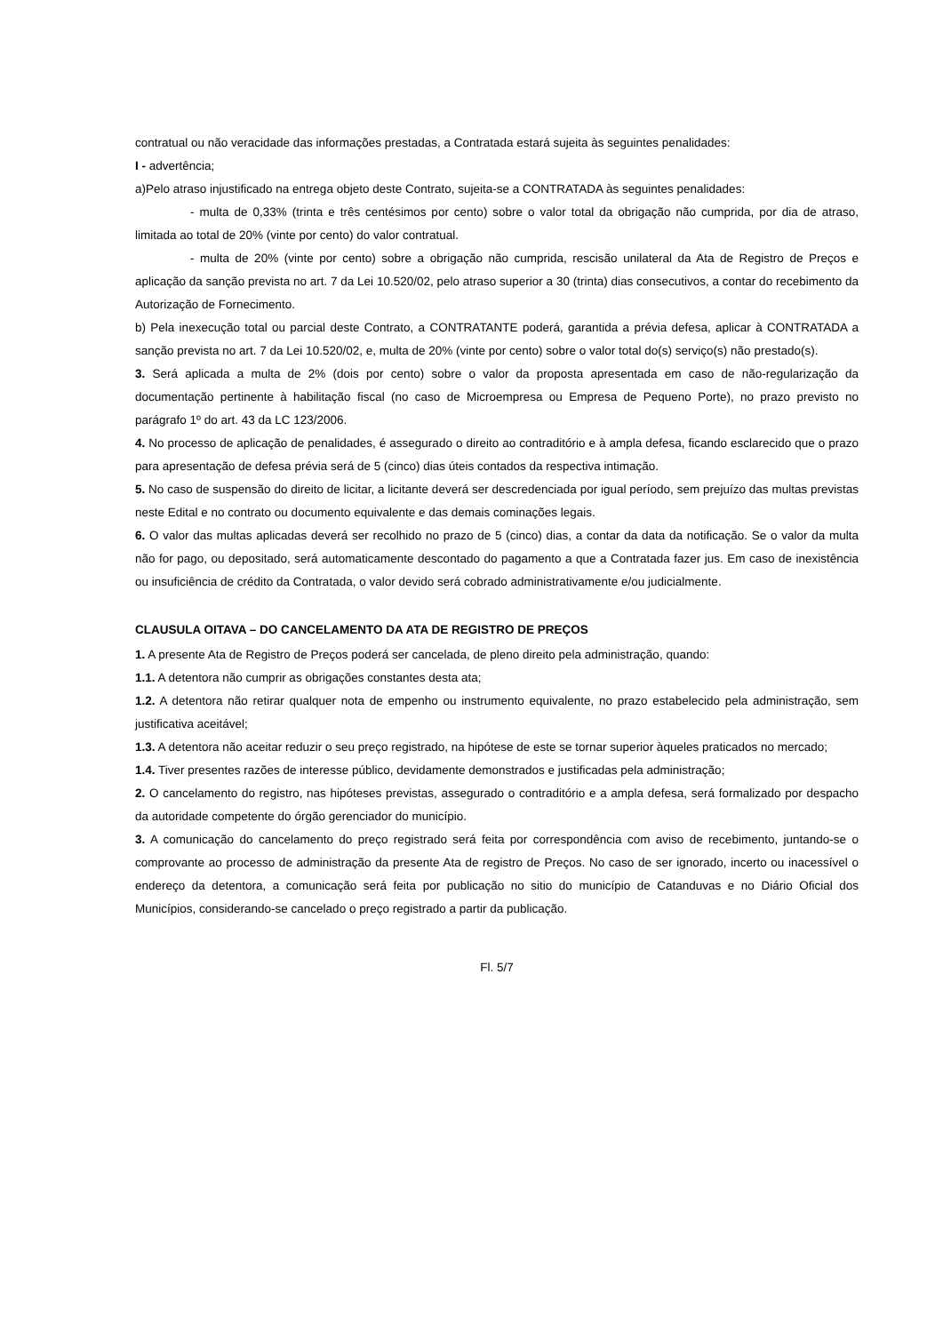contratual ou não veracidade das informações prestadas, a Contratada estará sujeita às seguintes penalidades:
I - advertência;
a)Pelo atraso injustificado na entrega objeto deste Contrato, sujeita-se a CONTRATADA às seguintes penalidades:
- multa de 0,33% (trinta e três centésimos por cento) sobre o valor total da obrigação não cumprida, por dia de atraso, limitada ao total de 20% (vinte por cento) do valor contratual.
- multa de 20% (vinte por cento) sobre a obrigação não cumprida, rescisão unilateral da Ata de Registro de Preços e aplicação da sanção prevista no art. 7 da Lei 10.520/02, pelo atraso superior a 30 (trinta) dias consecutivos, a contar do recebimento da Autorização de Fornecimento.
b) Pela inexecução total ou parcial deste Contrato, a CONTRATANTE poderá, garantida a prévia defesa, aplicar à CONTRATADA a sanção prevista no art. 7 da Lei 10.520/02, e, multa de 20% (vinte por cento) sobre o valor total do(s) serviço(s) não prestado(s).
3. Será aplicada a multa de 2% (dois por cento) sobre o valor da proposta apresentada em caso de não-regularização da documentação pertinente à habilitação fiscal (no caso de Microempresa ou Empresa de Pequeno Porte), no prazo previsto no parágrafo 1º do art. 43 da LC 123/2006.
4. No processo de aplicação de penalidades, é assegurado o direito ao contraditório e à ampla defesa, ficando esclarecido que o prazo para apresentação de defesa prévia será de 5 (cinco) dias úteis contados da respectiva intimação.
5. No caso de suspensão do direito de licitar, a licitante deverá ser descredenciada por igual período, sem prejuízo das multas previstas neste Edital e no contrato ou documento equivalente e das demais cominações legais.
6. O valor das multas aplicadas deverá ser recolhido no prazo de 5 (cinco) dias, a contar da data da notificação. Se o valor da multa não for pago, ou depositado, será automaticamente descontado do pagamento a que a Contratada fazer jus. Em caso de inexistência ou insuficiência de crédito da Contratada, o valor devido será cobrado administrativamente e/ou judicialmente.
CLAUSULA OITAVA – DO CANCELAMENTO DA ATA DE REGISTRO DE PREÇOS
1. A presente Ata de Registro de Preços poderá ser cancelada, de pleno direito pela administração, quando:
1.1. A detentora não cumprir as obrigações constantes desta ata;
1.2. A detentora não retirar qualquer nota de empenho ou instrumento equivalente, no prazo estabelecido pela administração, sem justificativa aceitável;
1.3. A detentora não aceitar reduzir o seu preço registrado, na hipótese de este se tornar superior àqueles praticados no mercado;
1.4. Tiver presentes razões de interesse público, devidamente demonstrados e justificadas pela administração;
2. O cancelamento do registro, nas hipóteses previstas, assegurado o contraditório e a ampla defesa, será formalizado por despacho da autoridade competente do órgão gerenciador do município.
3. A comunicação do cancelamento do preço registrado será feita por correspondência com aviso de recebimento, juntando-se o comprovante ao processo de administração da presente Ata de registro de Preços. No caso de ser ignorado, incerto ou inacessível o endereço da detentora, a comunicação será feita por publicação no sitio do município de Catanduvas e no Diário Oficial dos Municípios, considerando-se cancelado o preço registrado a partir da publicação.
Fl. 5/7